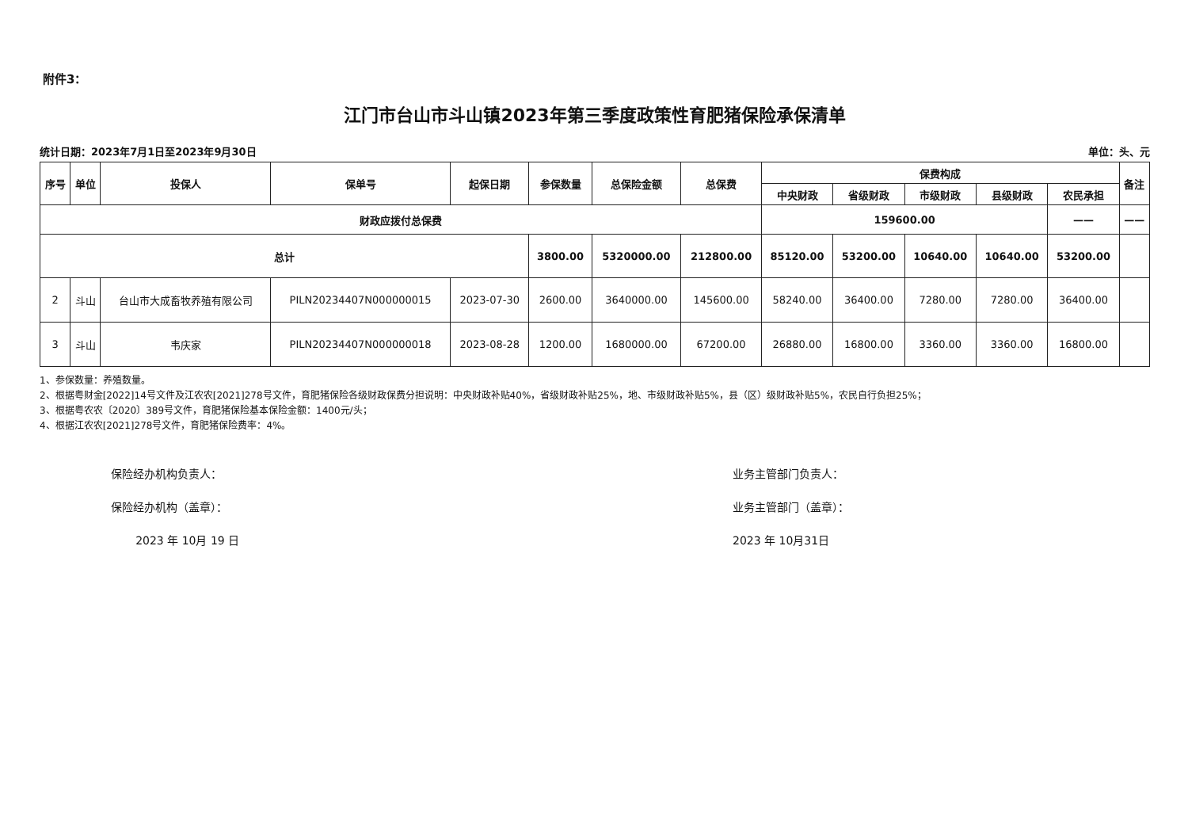附件3：
江门市台山市斗山镇2023年第三季度政策性育肥猪保险承保清单
统计日期：2023年7月1日至2023年9月30日 单位：头、元
| 序号 | 单位 | 投保人 | 保单号 | 起保日期 | 参保数量 | 总保险金额 | 总保费 | 保费构成 | | | | | 备注 |
| --- | --- | --- | --- | --- | --- | --- | --- | --- | --- | --- | --- | --- | --- |
| | | | | | | | | 中央财政 | 省级财政 | 市级财政 | 县级财政 | 农民承担 | |
| 财政应拨付总保费 | | | | | | | | 159600.00 | | | | —— | —— |
| 总计 | | | | | 3800.00 | 5320000.00 | 212800.00 | 85120.00 | 53200.00 | 10640.00 | 10640.00 | 53200.00 | |
| 2 | 斗山 | 台山市大成畜牧养殖有限公司 | PILN20234407N000000015 | 2023-07-30 | 2600.00 | 3640000.00 | 145600.00 | 58240.00 | 36400.00 | 7280.00 | 7280.00 | 36400.00 | |
| 3 | 斗山 | 韦庆家 | PILN20234407N000000018 | 2023-08-28 | 1200.00 | 1680000.00 | 67200.00 | 26880.00 | 16800.00 | 3360.00 | 3360.00 | 16800.00 | |
1、参保数量：养殖数量。
2、根据粤财金[2022]14号文件及江农农[2021]278号文件，育肥猪保险各级财政保费分担说明：中央财政补贴40%，省级财政补贴25%，地、市级财政补贴5%，县（区）级财政补贴5%，农民自行负担25%；
3、根据粤农农〔2020〕389号文件，育肥猪保险基本保险金额：1400元/头；
4、根据江农农[2021]278号文件，育肥猪保险费率：4%。
保险经办机构负责人：
保险经办机构（盖章）：
2023 年 10月 19 日
业务主管部门负责人：
业务主管部门（盖章）：
2023 年 10月31日